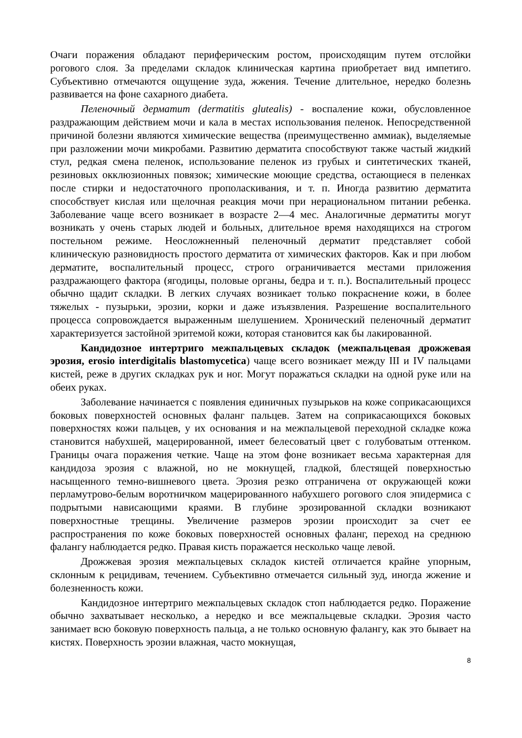Очаги поражения обладают периферическим ростом, происходящим путем отслойки рогового слоя. За пределами складок клиническая картина приобретает вид импетиго. Субъективно отмечаются ощущение зуда, жжения. Течение длительное, нередко болезнь развивается на фоне сахарного диабета.
Пеленочный дерматит (dermatitis glutealis) - воспаление кожи, обусловленное раздражающим действием мочи и кала в местах использования пеленок. Непосредственной причиной болезни являются химические вещества (преимущественно аммиак), выделяемые при разложении мочи микробами. Развитию дерматита способствуют также частый жидкий стул, редкая смена пеленок, использование пеленок из грубых и синтетических тканей, резиновых окклюзионных повязок; химические моющие средства, остающиеся в пеленках после стирки и недостаточного прополаскивания, и т. п. Иногда развитию дерматита способствует кислая или щелочная реакция мочи при нерациональном питании ребенка. Заболевание чаще всего возникает в возрасте 2—4 мес. Аналогичные дерматиты могут возникать у очень старых людей и больных, длительное время находящихся на строгом постельном режиме. Неосложненный пеленочный дерматит представляет собой клиническую разновидность простого дерматита от химических факторов. Как и при любом дерматите, воспалительный процесс, строго ограничивается местами приложения раздражающего фактора (ягодицы, половые органы, бедра и т. п.). Воспалительный процесс обычно щадит складки. В легких случаях возникает только покраснение кожи, в более тяжелых - пузырьки, эрозии, корки и даже изъязвления. Разрешение воспалительного процесса сопровождается выраженным шелушением. Хронический пеленочный дерматит характеризуется застойной эритемой кожи, которая становится как бы лакированной.
Кандидозное интертриго межпальцевых складок (межпальцевая дрожжевая эрозия, erosio interdigitalis blastomycetica) чаще всего возникает между III и IV пальцами кистей, реже в других складках рук и ног. Могут поражаться складки на одной руке или на обеих руках.
Заболевание начинается с появления единичных пузырьков на коже соприкасающихся боковых поверхностей основных фаланг пальцев. Затем на соприкасающихся боковых поверхностях кожи пальцев, у их основания и на межпальцевой переходной складке кожа становится набухшей, мацерированной, имеет белесоватый цвет с голубоватым оттенком. Границы очага поражения четкие. Чаще на этом фоне возникает весьма характерная для кандидоза эрозия с влажной, но не мокнущей, гладкой, блестящей поверхностью насыщенного темно-вишневого цвета. Эрозия резко отграничена от окружающей кожи перламутрово-белым воротничком мацерированного набухшего рогового слоя эпидермиса с подрытыми нависающими краями. В глубине эрозированной складки возникают поверхностные трещины. Увеличение размеров эрозии происходит за счет ее распространения по коже боковых поверхностей основных фаланг, переход на среднюю фалангу наблюдается редко. Правая кисть поражается несколько чаще левой.
Дрожжевая эрозия межпальцевых складок кистей отличается крайне упорным, склонным к рецидивам, течением. Субъективно отмечается сильный зуд, иногда жжение и болезненность кожи.
Кандидозное интертриго межпальцевых складок стоп наблюдается редко. Поражение обычно захватывает несколько, а нередко и все межпальцевые складки. Эрозия часто занимает всю боковую поверхность пальца, а не только основную фалангу, как это бывает на кистях. Поверхность эрозии влажная, часто мокнущая,
8